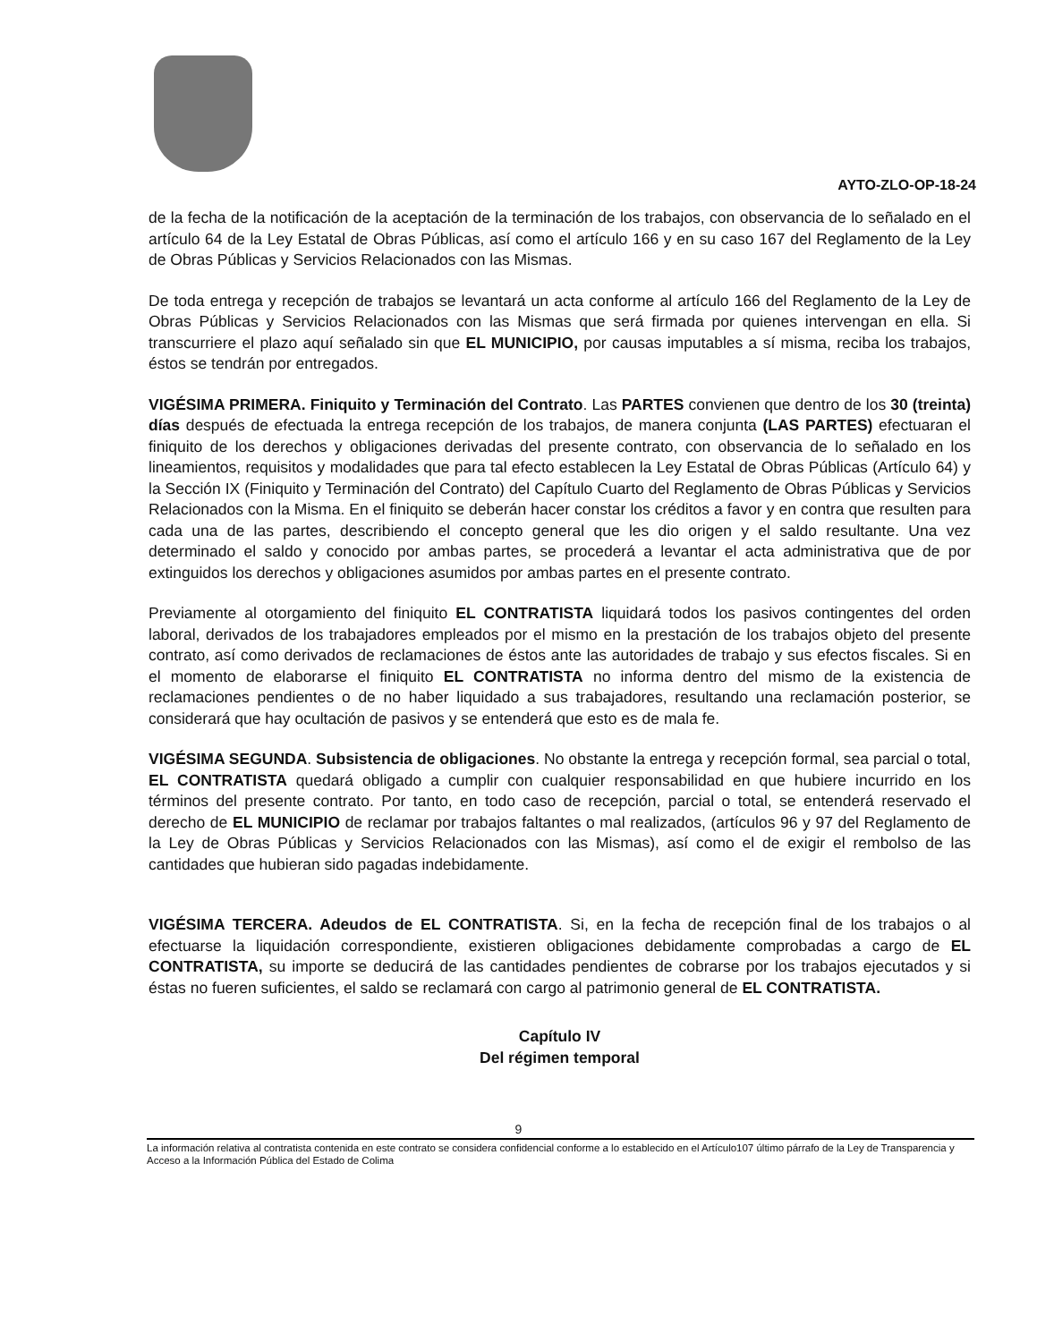AYTO-ZLO-OP-18-24
de la fecha de la notificación de la aceptación de la terminación de los trabajos, con observancia de lo señalado en el artículo 64 de la Ley Estatal de Obras Públicas, así como el artículo 166 y en su caso 167 del Reglamento de la Ley de Obras Públicas y Servicios Relacionados con las Mismas.
De toda entrega y recepción de trabajos se levantará un acta conforme al artículo 166 del Reglamento de la Ley de Obras Públicas y Servicios Relacionados con las Mismas que será firmada por quienes intervengan en ella. Si transcurriere el plazo aquí señalado sin que EL MUNICIPIO, por causas imputables a sí misma, reciba los trabajos, éstos se tendrán por entregados.
VIGÉSIMA PRIMERA. Finiquito y Terminación del Contrato. Las PARTES convienen que dentro de los 30 (treinta) días después de efectuada la entrega recepción de los trabajos, de manera conjunta (LAS PARTES) efectuaran el finiquito de los derechos y obligaciones derivadas del presente contrato, con observancia de lo señalado en los lineamientos, requisitos y modalidades que para tal efecto establecen la Ley Estatal de Obras Públicas (Artículo 64) y la Sección IX (Finiquito y Terminación del Contrato) del Capítulo Cuarto del Reglamento de Obras Públicas y Servicios Relacionados con la Misma. En el finiquito se deberán hacer constar los créditos a favor y en contra que resulten para cada una de las partes, describiendo el concepto general que les dio origen y el saldo resultante. Una vez determinado el saldo y conocido por ambas partes, se procederá a levantar el acta administrativa que de por extinguidos los derechos y obligaciones asumidos por ambas partes en el presente contrato.
Previamente al otorgamiento del finiquito EL CONTRATISTA liquidará todos los pasivos contingentes del orden laboral, derivados de los trabajadores empleados por el mismo en la prestación de los trabajos objeto del presente contrato, así como derivados de reclamaciones de éstos ante las autoridades de trabajo y sus efectos fiscales. Si en el momento de elaborarse el finiquito EL CONTRATISTA no informa dentro del mismo de la existencia de reclamaciones pendientes o de no haber liquidado a sus trabajadores, resultando una reclamación posterior, se considerará que hay ocultación de pasivos y se entenderá que esto es de mala fe.
VIGÉSIMA SEGUNDA. Subsistencia de obligaciones. No obstante la entrega y recepción formal, sea parcial o total, EL CONTRATISTA quedará obligado a cumplir con cualquier responsabilidad en que hubiere incurrido en los términos del presente contrato. Por tanto, en todo caso de recepción, parcial o total, se entenderá reservado el derecho de EL MUNICIPIO de reclamar por trabajos faltantes o mal realizados, (artículos 96 y 97 del Reglamento de la Ley de Obras Públicas y Servicios Relacionados con las Mismas), así como el de exigir el rembolso de las cantidades que hubieran sido pagadas indebidamente.
VIGÉSIMA TERCERA. Adeudos de EL CONTRATISTA. Si, en la fecha de recepción final de los trabajos o al efectuarse la liquidación correspondiente, existieren obligaciones debidamente comprobadas a cargo de EL CONTRATISTA, su importe se deducirá de las cantidades pendientes de cobrarse por los trabajos ejecutados y si éstas no fueren suficientes, el saldo se reclamará con cargo al patrimonio general de EL CONTRATISTA.
Capítulo IV
Del régimen temporal
9
La información relativa al contratista contenida en este contrato se considera confidencial conforme a lo establecido en el Artículo107 último párrafo de la Ley de Transparencia y Acceso a la Información Pública del Estado de Colima